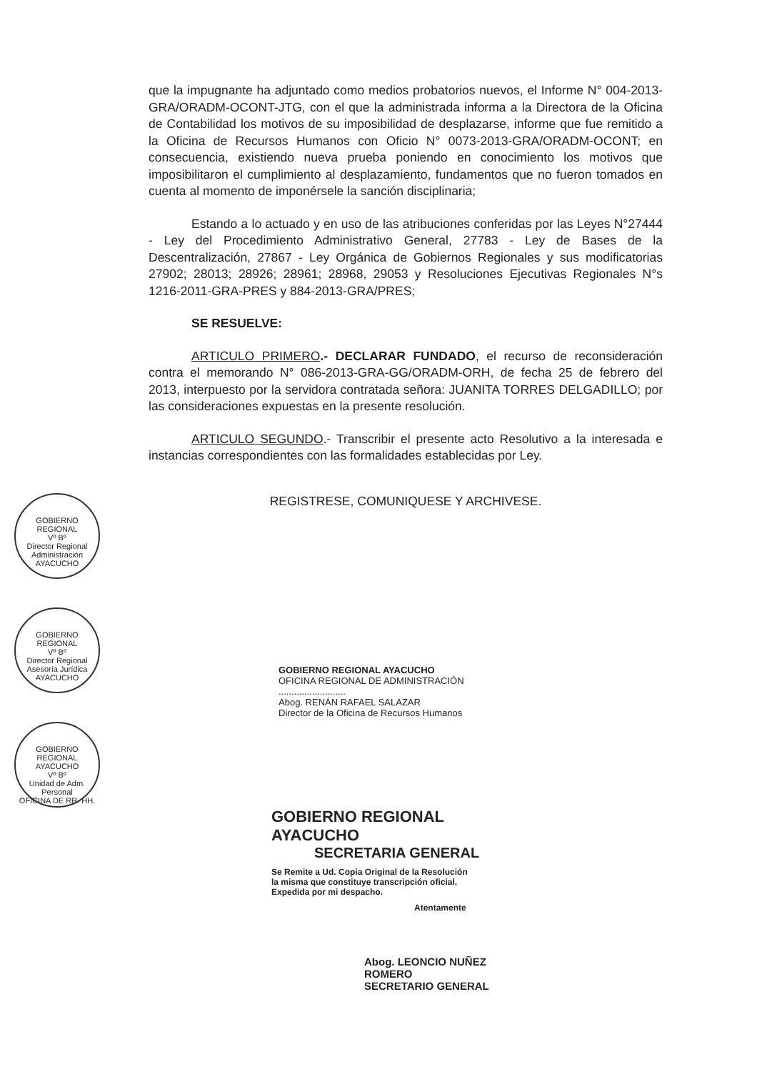que la impugnante ha adjuntado como medios probatorios nuevos, el Informe N° 004-2013-GRA/ORADM-OCONT-JTG, con el que la administrada informa a la Directora de la Oficina de Contabilidad los motivos de su imposibilidad de desplazarse, informe que fue remitido a la Oficina de Recursos Humanos con Oficio N° 0073-2013-GRA/ORADM-OCONT; en consecuencia, existiendo nueva prueba poniendo en conocimiento los motivos que imposibilitaron el cumplimiento al desplazamiento, fundamentos que no fueron tomados en cuenta al momento de imponérsele la sanción disciplinaria;
Estando a lo actuado y en uso de las atribuciones conferidas por las Leyes N°27444 - Ley del Procedimiento Administrativo General, 27783 - Ley de Bases de la Descentralización, 27867 - Ley Orgánica de Gobiernos Regionales y sus modificatorias 27902; 28013; 28926; 28961; 28968, 29053 y Resoluciones Ejecutivas Regionales N°s 1216-2011-GRA-PRES y 884-2013-GRA/PRES;
SE RESUELVE:
ARTICULO PRIMERO.- DECLARAR FUNDADO, el recurso de reconsideración contra el memorando N° 086-2013-GRA-GG/ORADM-ORH, de fecha 25 de febrero del 2013, interpuesto por la servidora contratada señora: JUANITA TORRES DELGADILLO; por las consideraciones expuestas en la presente resolución.
ARTICULO SEGUNDO.- Transcribir el presente acto Resolutivo a la interesada e instancias correspondientes con las formalidades establecidas por Ley.
REGISTRESE, COMUNIQUESE Y ARCHIVESE.
GOBIERNO REGIONAL
Vº Bº
Director Regional Administración
AYACUCHO
GOBIERNO REGIONAL
Vº Bº
Director Regional Asesoría Jurídica
AYACUCHO
GOBIERNO REGIONAL AYACUCHO
Vº Bº
Unidad de Adm. Personal
OFICINA DE RR. HH.
GOBIERNO REGIONAL AYACUCHO
OFICINA REGIONAL DE ADMINISTRACIÓN
..........................
Abog. RENÁN RAFAEL SALAZAR
Director de la Oficina de Recursos Humanos
GOBIERNO REGIONAL AYACUCHO
SECRETARIA GENERAL
Se Remite a Ud. Copia Original de la Resolución
la misma que constituye transcripción oficial,
Expedida por mi despacho.
Atentamente
Abog. LEONCIO NUÑEZ ROMERO
SECRETARIO GENERAL